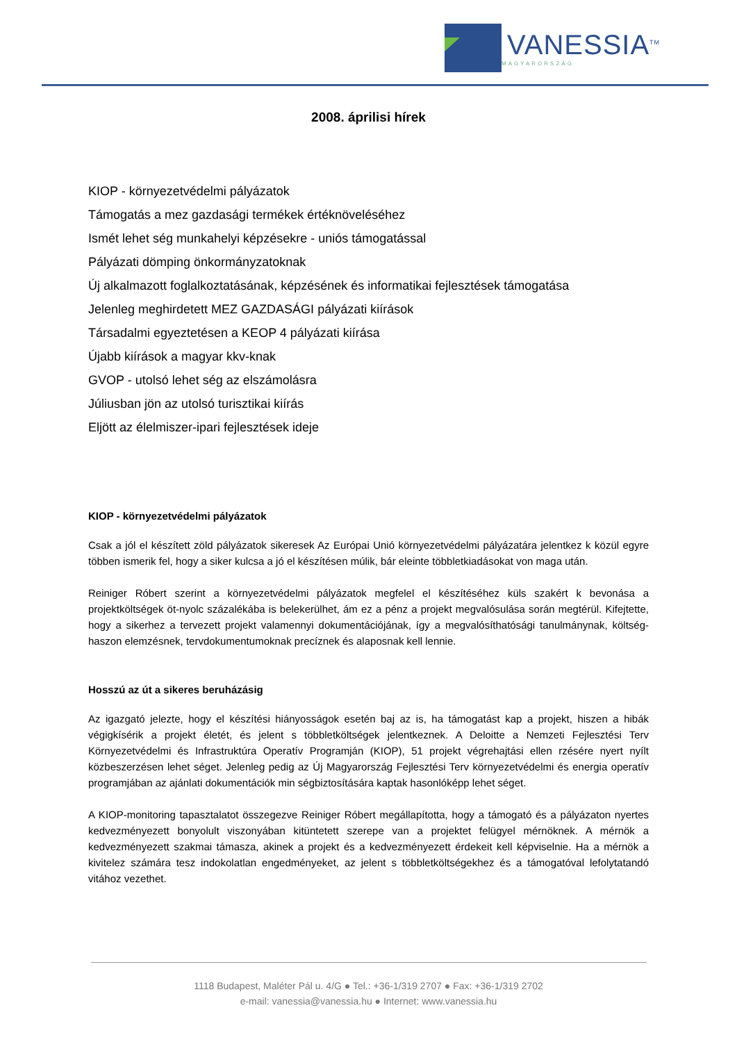VANESSIA<sup>TM</sup>
MAGYARORSZÁG
2008. áprilisi hírek
KIOP - környezetvédelmi pályázatok
Támogatás a mez gazdasági termékek értéknöveléséhez
Ismét lehet ség munkahelyi képzésekre - uniós támogatással
Pályázati dömping önkormányzatoknak
Új alkalmazott foglalkoztatásának, képzésének és informatikai fejlesztések támogatása
Jelenleg meghirdetett MEZ GAZDASÁGI pályázati kiírások
Társadalmi egyeztetésen a KEOP 4 pályázati kiírása
Újabb kiírások a magyar kkv-knak
GVOP - utolsó lehet ség az elszámolásra
Júliusban jön az utolsó turisztikai kiírás
Eljött az élelmiszer-ipari fejlesztések ideje
KIOP - környezetvédelmi pályázatok
Csak a jól el készített zöld pályázatok sikeresek Az Európai Unió környezetvédelmi pályázatára jelentkez k közül egyre többen ismerik fel, hogy a siker kulcsa a jó el készítésen múlik, bár eleinte többletkiadásokat von maga után.
Reiniger Róbert szerint a környezetvédelmi pályázatok megfelel el készítéséhez küls szakért k bevonása a projektköltségek öt-nyolc százalékába is belekerülhet, ám ez a pénz a projekt megvalósulása során megtérül. Kifejtette, hogy a sikerhez a tervezett projekt valamennyi dokumentációjának, így a megvalósíthatósági tanulmánynak, költség-haszon elemzésnek, tervdokumentumoknak precíznek és alaposnak kell lennie.
Hosszú az út a sikeres beruházásig
Az igazgató jelezte, hogy el készítési hiányosságok esetén baj az is, ha támogatást kap a projekt, hiszen a hibák végigkísérik a projekt életét, és jelent s többletköltségek jelentkeznek. A Deloitte a Nemzeti Fejlesztési Terv Környezetvédelmi és Infrastruktúra Operatív Programján (KIOP), 51 projekt végrehajtási ellen rzésére nyert nyílt közbeszerzésen lehet séget. Jelenleg pedig az Új Magyarország Fejlesztési Terv környezetvédelmi és energia operatív programjában az ajánlati dokumentációk min ségbiztosítására kaptak hasonlóképp lehet séget.
A KIOP-monitoring tapasztalatot összegezve Reiniger Róbert megállapította, hogy a támogató és a pályázaton nyertes kedvezményezett bonyolult viszonyában kitüntetett szerepe van a projektet felügyel mérnöknek. A mérnök a kedvezményezett szakmai támasza, akinek a projekt és a kedvezményezett érdekeit kell képviselnie. Ha a mérnök a kivitelez számára tesz indokolatlan engedményeket, az jelent s többletköltségekhez és a támogatóval lefolytatandó vitához vezethet.
1118 Budapest, Maléter Pál u. 4/G ● Tel.: +36-1/319 2707 ● Fax: +36-1/319 2702
e-mail: vanessia@vanessia.hu ● Internet: www.vanessia.hu